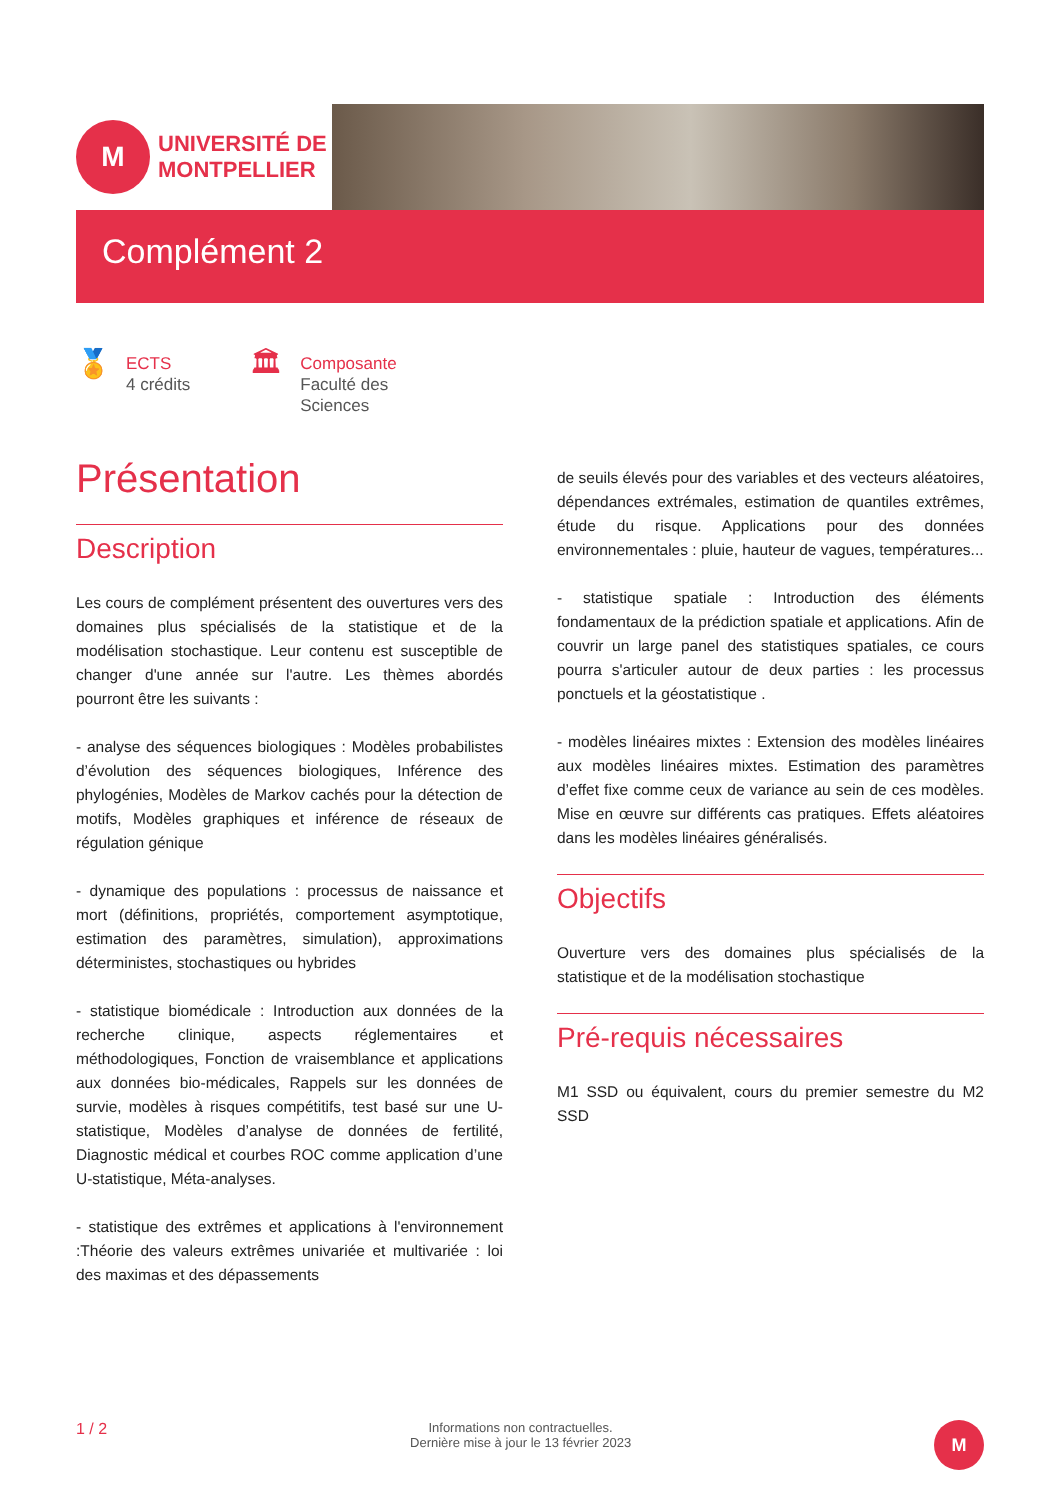M
UNIVERSITÉ DE
MONTPELLIER
Complément 2
🏅
ECTS
4 crédits
🏛
Composante
Faculté des
Sciences
Présentation
Description
Les cours de complément présentent des ouvertures vers des domaines plus spécialisés de la statistique et de la modélisation stochastique. Leur contenu est susceptible de changer d'une année sur l'autre. Les thèmes abordés pourront être les suivants :
- analyse des séquences biologiques : Modèles probabilistes d’évolution des séquences biologiques, Inférence des phylogénies, Modèles de Markov cachés pour la détection de motifs, Modèles graphiques et inférence de réseaux de régulation génique
- dynamique des populations : processus de naissance et mort (définitions, propriétés, comportement asymptotique, estimation des paramètres, simulation), approximations déterministes, stochastiques ou hybrides
- statistique biomédicale : Introduction aux données de la recherche clinique, aspects réglementaires et méthodologiques, Fonction de vraisemblance et applications aux données bio-médicales, Rappels sur les données de survie, modèles à risques compétitifs, test basé sur une U-statistique, Modèles d’analyse de données de fertilité, Diagnostic médical et courbes ROC comme application d’une U-statistique, Méta-analyses.
- statistique des extrêmes et applications à l'environnement :Théorie des valeurs extrêmes univariée et multivariée : loi des maximas et des dépassements
de seuils élevés pour des variables et des vecteurs aléatoires, dépendances extrémales, estimation de quantiles extrêmes, étude du risque. Applications pour des données environnementales : pluie, hauteur de vagues, températures...
- statistique spatiale : Introduction des éléments fondamentaux de la prédiction spatiale et applications. Afin de couvrir un large panel des statistiques spatiales, ce cours pourra s'articuler autour de deux parties : les processus ponctuels et la géostatistique .
- modèles linéaires mixtes : Extension des modèles linéaires aux modèles linéaires mixtes. Estimation des paramètres d’effet fixe comme ceux de variance au sein de ces modèles. Mise en œuvre sur différents cas pratiques. Effets aléatoires dans les modèles linéaires généralisés.
Objectifs
Ouverture vers des domaines plus spécialisés de la statistique et de la modélisation stochastique
Pré-requis nécessaires
M1 SSD ou équivalent, cours du premier semestre du M2 SSD
1 / 2 Informations non contractuelles.
Dernière mise à jour le 13 février 2023
M